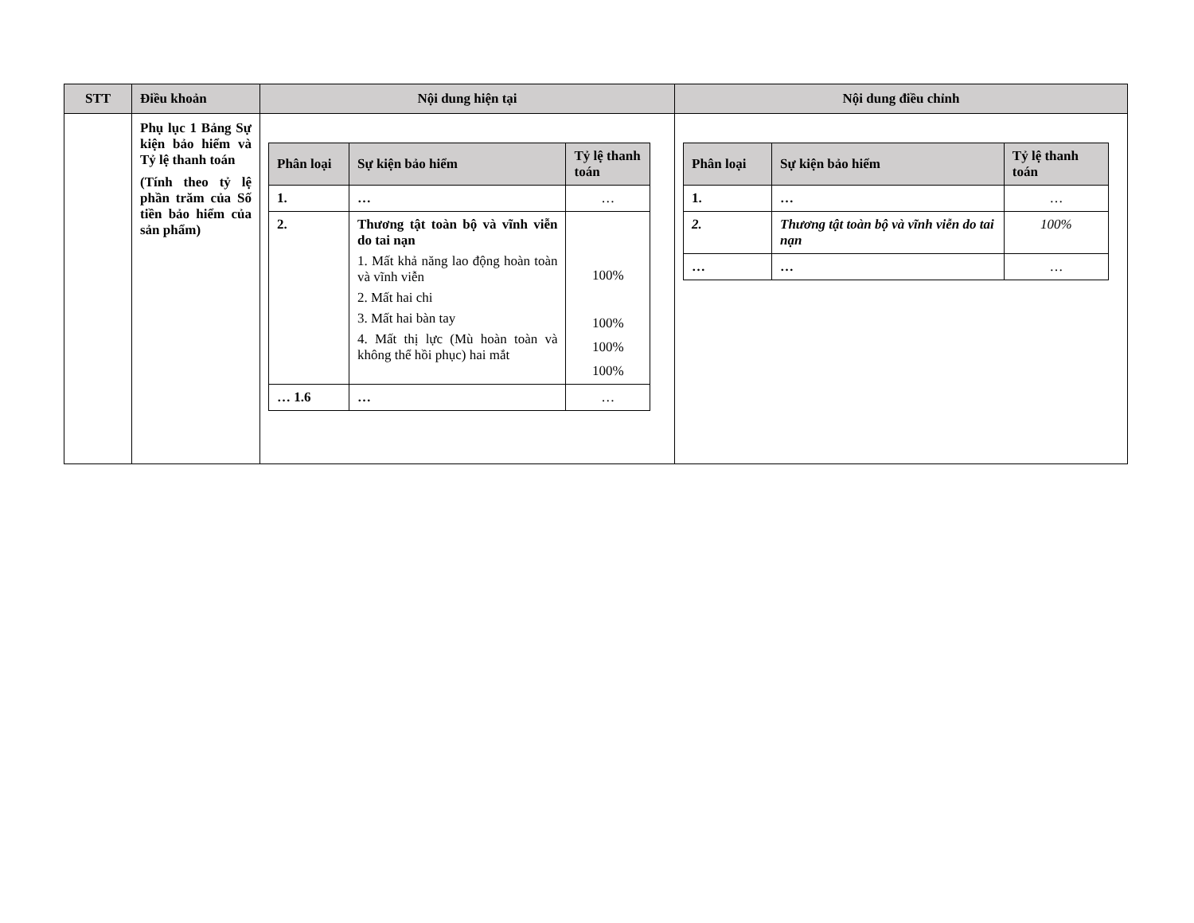| STT | Điều khoản | Nội dung hiện tại | Nội dung điều chỉnh |
| --- | --- | --- | --- |
| | Phụ lục 1 Bảng Sự kiện bảo hiểm và Tỷ lệ thanh toán (Tính theo tỷ lệ phần trăm của Số tiền bảo hiểm của sản phẩm) | / Phân loại / Sự kiện bảo hiểm / Tỷ lệ thanh toán / / --- / --- / --- / / 1. / … / … / / 2. / Thương tật toàn bộ và vĩnh viễn do tai nạn 1. Mất khả năng lao động hoàn toàn và vĩnh viễn 2. Mất hai chi 3. Mất hai bàn tay 4. Mất thị lực (Mù hoàn toàn và không thể hồi phục) hai mắt / 100% 100% 100% 100% / / … 1.6 / … / … / | / Phân loại / Sự kiện bảo hiểm / Tỷ lệ thanh toán / / --- / --- / --- / / 1. / … / … / / 2. / Thương tật toàn bộ và vĩnh viễn do tai nạn / 100% / / … / … / … / |